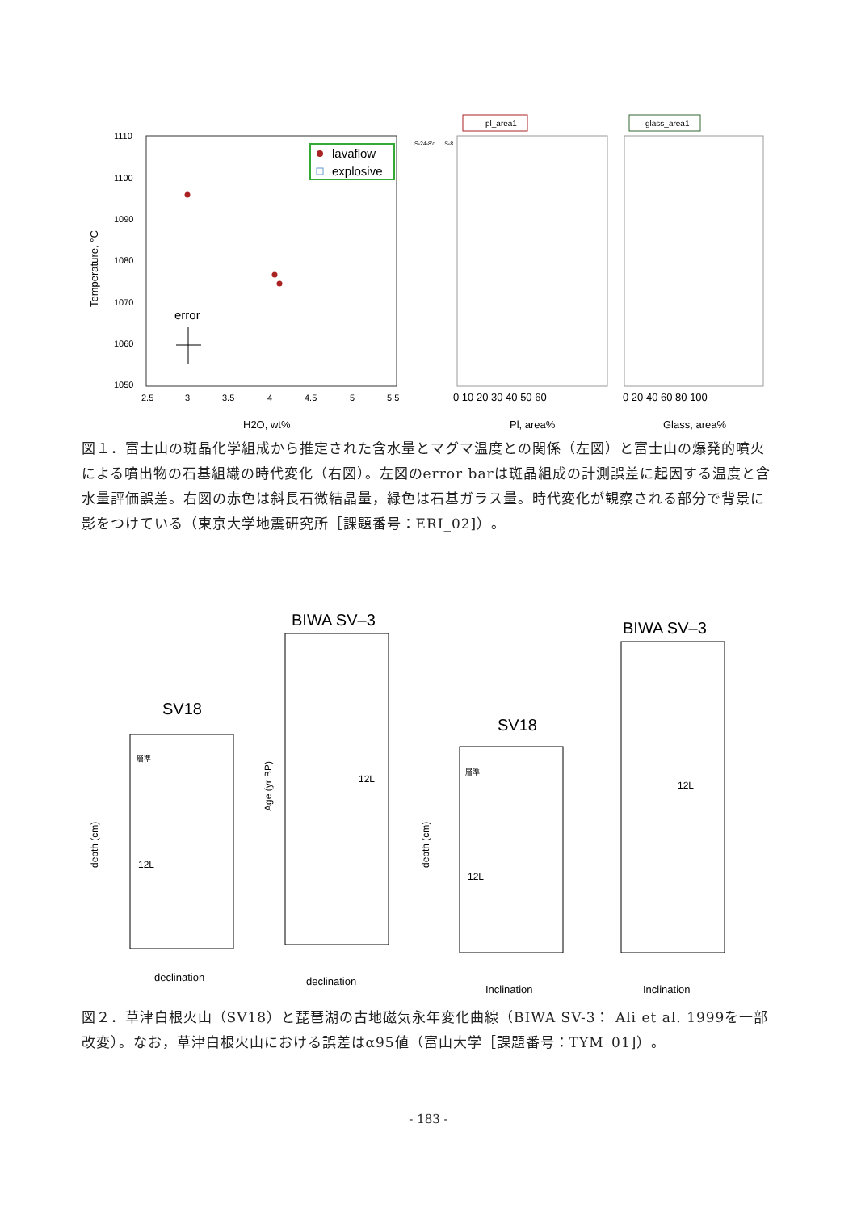1110
1100
1090
1080
1070
1060
1050
2.5
3
3.5
4
4.5
5
5.5
H2O, wt%
Temperature, °C
lavaflow
explosive
error
S-24-8'q … S-8
pl_area1
glass_area1
0 10 20 30 40 50 60
0 20 40 60 80 100
Pl, area%
Glass, area%
図１．富士山の斑晶化学組成から推定された含水量とマグマ温度との関係（左図）と富士山の爆発的噴火による噴出物の石基組織の時代変化（右図）。左図のerror barは斑晶組成の計測誤差に起因する温度と含水量評価誤差。右図の赤色は斜長石微結晶量，緑色は石基ガラス量。時代変化が観察される部分で背景に影をつけている（東京大学地震研究所［課題番号：ERI_02]）。
SV18
BIWA SV–3
SV18
BIWA SV–3
層準
12L
12L
層準
12L
12L
declination
declination
Inclination
Inclination
depth (cm)
depth (cm)
Age (yr BP)
図２．草津白根火山（SV18）と琵琶湖の古地磁気永年変化曲線（BIWA SV-3： Ali et al. 1999を一部改変）。なお，草津白根火山における誤差はα95値（富山大学［課題番号：TYM_01]）。
- 183 -